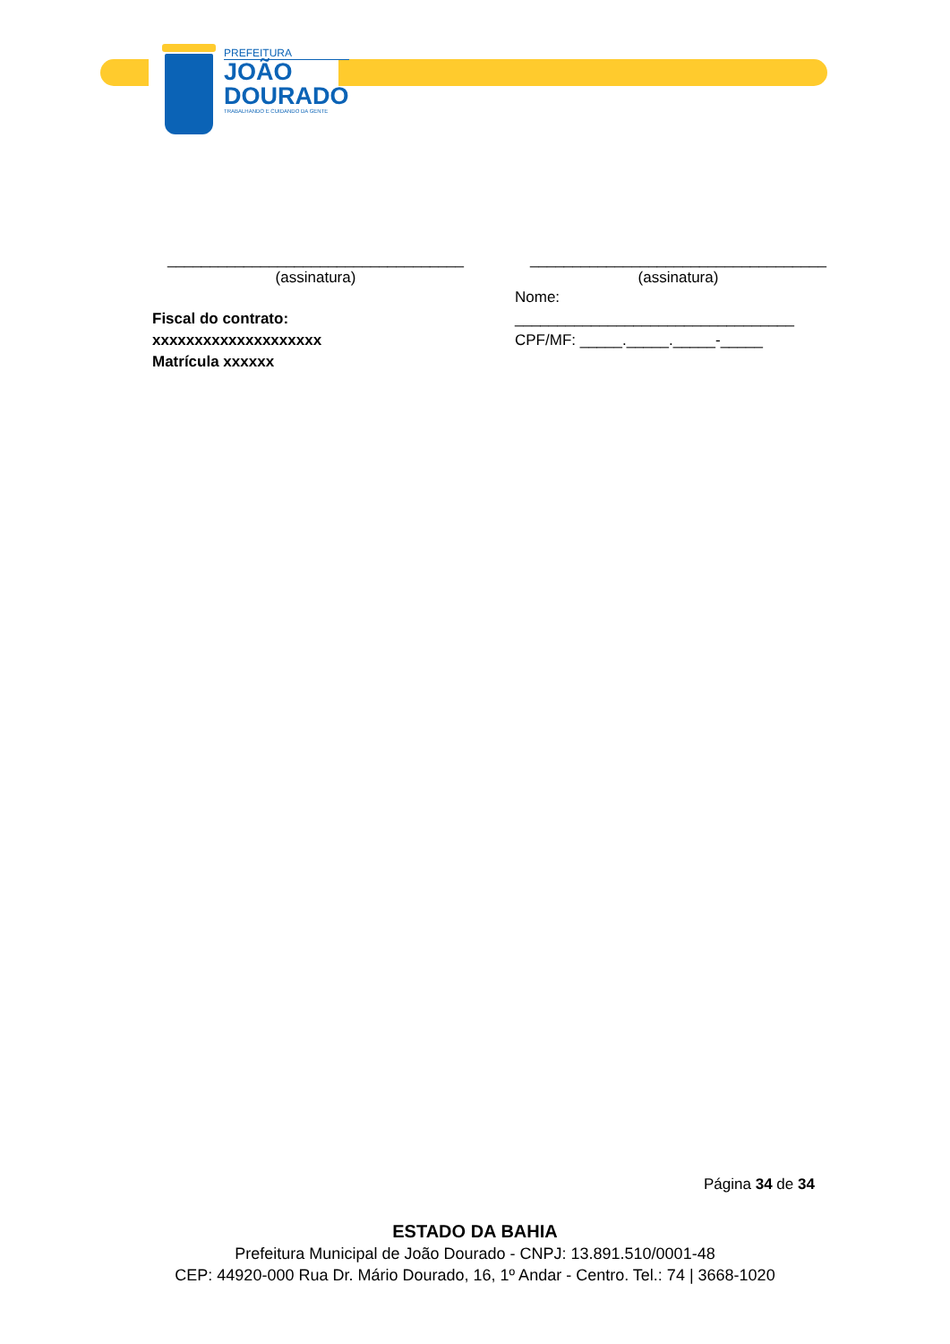PREFEITURA
JOÃO
DOURADO
TRABALHANDO E CUIDANDO DA GENTE
___________________________________
(assinatura)
Fiscal do contrato:
xxxxxxxxxxxxxxxxxxxx
Matrícula xxxxxx
___________________________________
(assinatura)
Nome:
_________________________________
CPF/MF: _____._____._____-_____
Página 34 de 34
ESTADO DA BAHIA
Prefeitura Municipal de João Dourado - CNPJ: 13.891.510/0001-48
CEP: 44920-000 Rua Dr. Mário Dourado, 16, 1º Andar - Centro. Tel.: 74 | 3668-1020